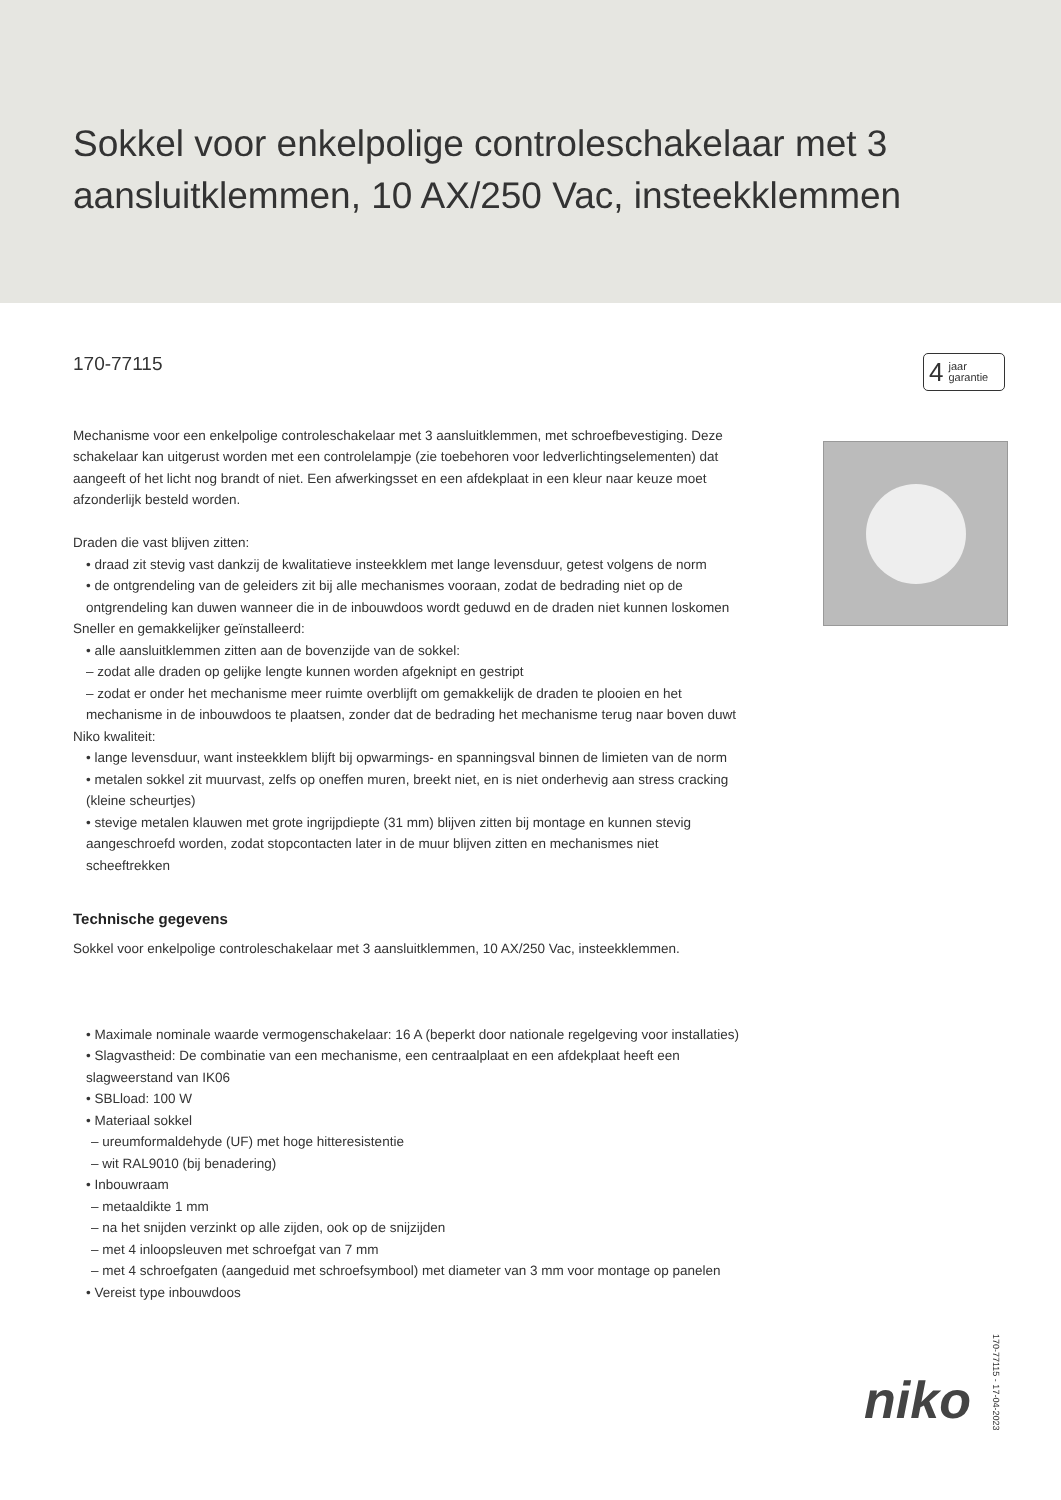Sokkel voor enkelpolige controleschakelaar met 3 aansluitklemmen, 10 AX/250 Vac, insteekklemmen
170-77115
Mechanisme voor een enkelpolige controleschakelaar met 3 aansluitklemmen, met schroefbevestiging. Deze schakelaar kan uitgerust worden met een controlelampje (zie toebehoren voor ledverlichtingselementen) dat aangeeft of het licht nog brandt of niet. Een afwerkingsset en een afdekplaat in een kleur naar keuze moet afzonderlijk besteld worden.
Draden die vast blijven zitten:
• draad zit stevig vast dankzij de kwalitatieve insteekklem met lange levensduur, getest volgens de norm
• de ontgrendeling van de geleiders zit bij alle mechanismes vooraan, zodat de bedrading niet op de ontgrendeling kan duwen wanneer die in de inbouwdoos wordt geduwd en de draden niet kunnen loskomen
Sneller en gemakkelijker geïnstalleerd:
• alle aansluitklemmen zitten aan de bovenzijde van de sokkel:
– zodat alle draden op gelijke lengte kunnen worden afgeknipt en gestript
– zodat er onder het mechanisme meer ruimte overblijft om gemakkelijk de draden te plooien en het mechanisme in de inbouwdoos te plaatsen, zonder dat de bedrading het mechanisme terug naar boven duwt
Niko kwaliteit:
• lange levensduur, want insteekklem blijft bij opwarmings- en spanningsval binnen de limieten van de norm
• metalen sokkel zit muurvast, zelfs op oneffen muren, breekt niet, en is niet onderhevig aan stress cracking (kleine scheurtjes)
• stevige metalen klauwen met grote ingrijpdiepte (31 mm) blijven zitten bij montage en kunnen stevig aangeschroefd worden, zodat stopcontacten later in de muur blijven zitten en mechanismes niet scheeftrekken
Technische gegevens
Sokkel voor enkelpolige controleschakelaar met 3 aansluitklemmen, 10 AX/250 Vac, insteekklemmen.
• Maximale nominale waarde vermogenschakelaar: 16 A (beperkt door nationale regelgeving voor installaties)
• Slagvastheid: De combinatie van een mechanisme, een centraalplaat en een afdekplaat heeft een slagweerstand van IK06
• SBLload: 100 W
• Materiaal sokkel
– ureumformaldehyde (UF) met hoge hitteresistentie
– wit RAL9010 (bij benadering)
• Inbouwraam
– metaaldikte 1 mm
– na het snijden verzinkt op alle zijden, ook op de snijzijden
– met 4 inloopsleuven met schroefgat van 7 mm
– met 4 schroefgaten (aangeduid met schroefsymbool) met diameter van 3 mm voor montage op panelen
• Vereist type inbouwdoos
4 jaar
garantie
niko 170-77115 - 17-04-2023